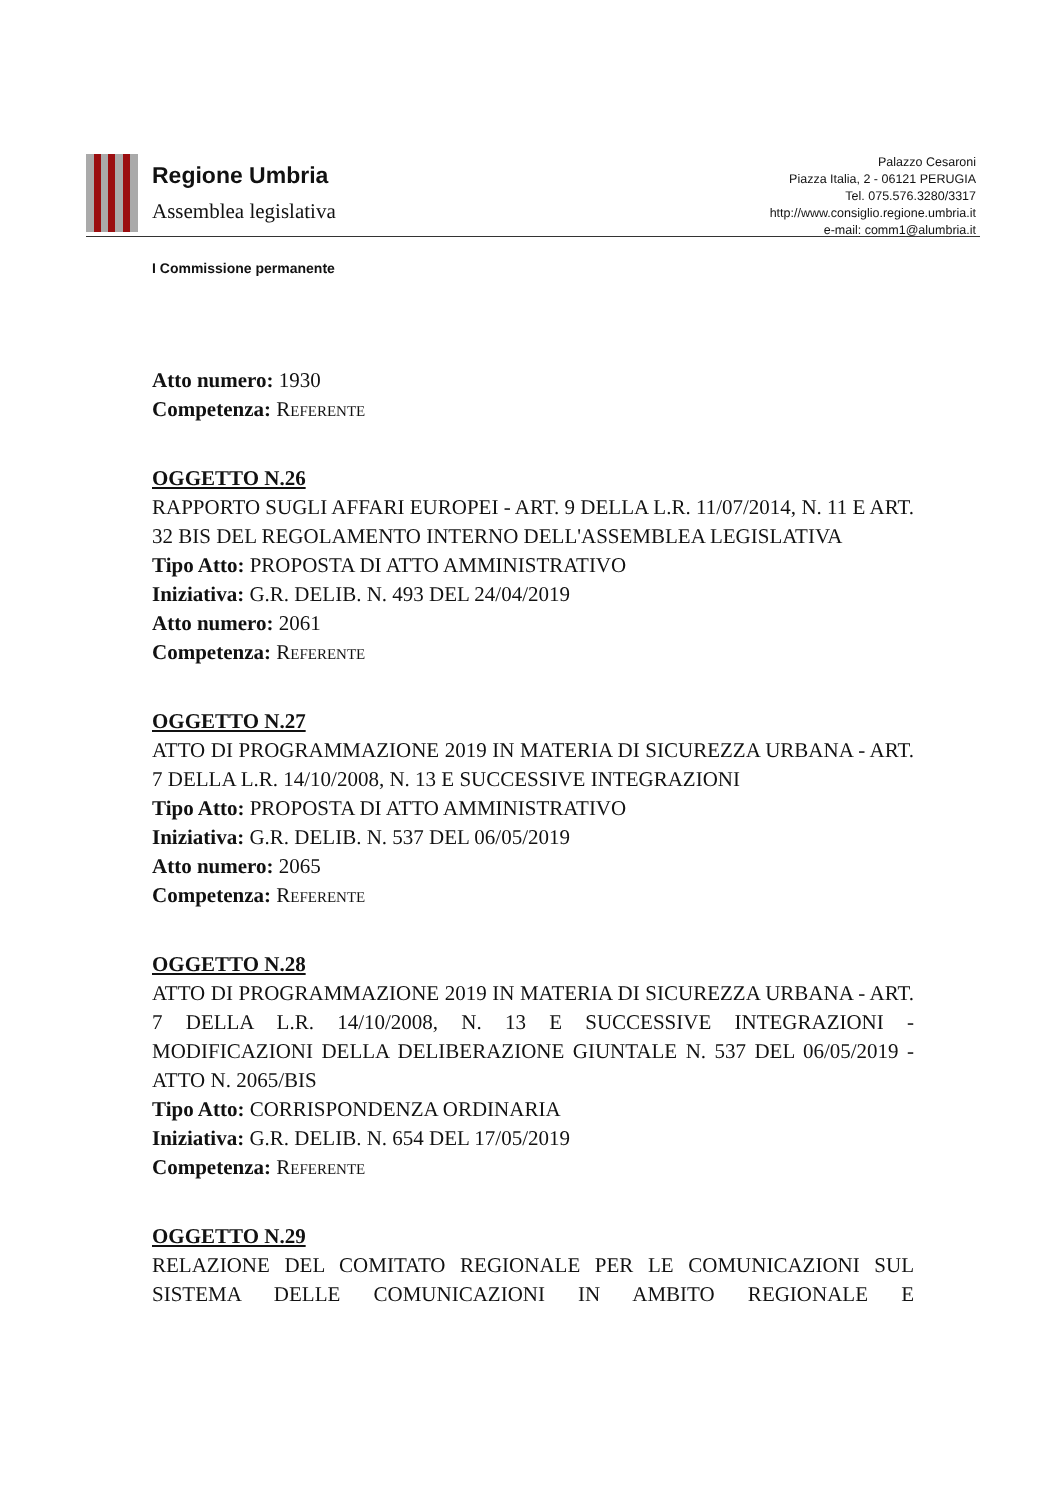Regione Umbria
Assemblea legislativa
Palazzo Cesaroni
Piazza Italia, 2 - 06121 PERUGIA
Tel. 075.576.3280/3317
http://www.consiglio.regione.umbria.it
e-mail: comm1@alumbria.it
I Commissione permanente
Atto numero: 1930
Competenza: Referente
OGGETTO N.26
RAPPORTO SUGLI AFFARI EUROPEI - ART. 9 DELLA L.R. 11/07/2014, N. 11 E ART. 32 BIS DEL REGOLAMENTO INTERNO DELL'ASSEMBLEA LEGISLATIVA
Tipo Atto: PROPOSTA DI ATTO AMMINISTRATIVO
Iniziativa: G.R. DELIB. N. 493 DEL 24/04/2019
Atto numero: 2061
Competenza: Referente
OGGETTO N.27
ATTO DI PROGRAMMAZIONE 2019 IN MATERIA DI SICUREZZA URBANA - ART. 7 DELLA L.R. 14/10/2008, N. 13 E SUCCESSIVE INTEGRAZIONI
Tipo Atto: PROPOSTA DI ATTO AMMINISTRATIVO
Iniziativa: G.R. DELIB. N. 537 DEL 06/05/2019
Atto numero: 2065
Competenza: Referente
OGGETTO N.28
ATTO DI PROGRAMMAZIONE 2019 IN MATERIA DI SICUREZZA URBANA - ART. 7 DELLA L.R. 14/10/2008, N. 13 E SUCCESSIVE INTEGRAZIONI - MODIFICAZIONI DELLA DELIBERAZIONE GIUNTALE N. 537 DEL 06/05/2019 - ATTO N. 2065/BIS
Tipo Atto: CORRISPONDENZA ORDINARIA
Iniziativa: G.R. DELIB. N. 654 DEL 17/05/2019
Competenza: Referente
OGGETTO N.29
RELAZIONE DEL COMITATO REGIONALE PER LE COMUNICAZIONI SUL SISTEMA DELLE COMUNICAZIONI IN AMBITO REGIONALE E